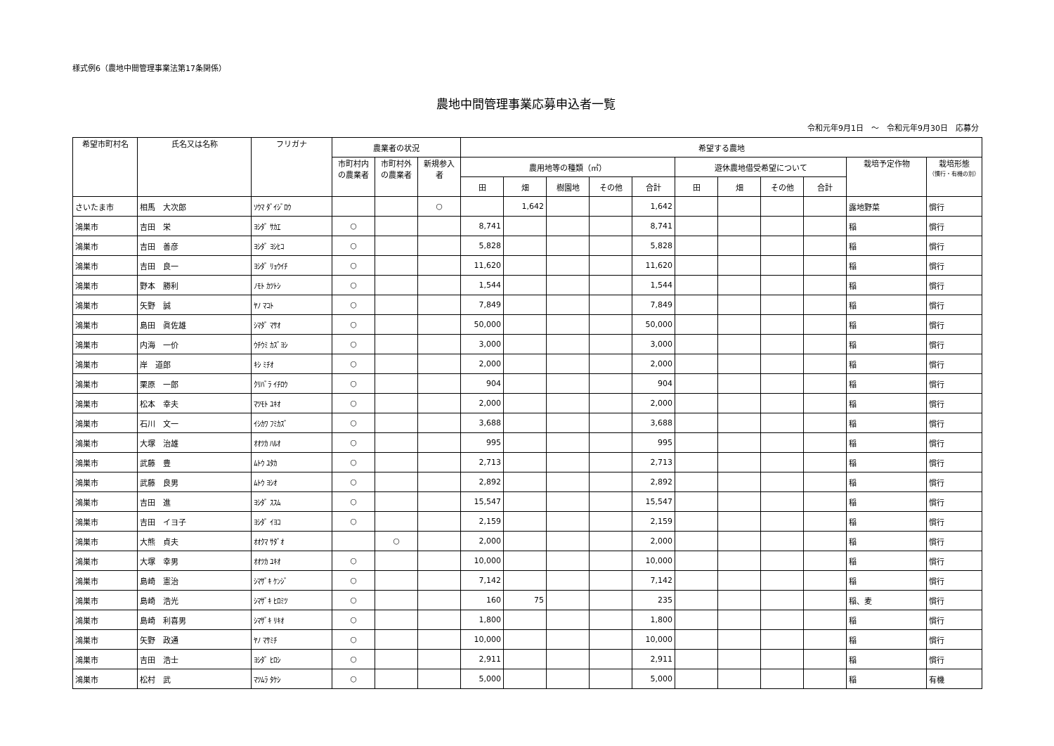様式例6（農地中間管理事業法第17条関係）
農地中間管理事業応募申込者一覧
令和元年9月1日　～　令和元年9月30日　応募分
| 希望市町村名 | 氏名又は名称 | フリガナ | 農業者の状況 | | | 希望する農地 | | | | | | | | | | |
| --- | --- | --- | --- | --- | --- | --- | --- | --- | --- | --- | --- | --- | --- | --- | --- | --- |
| | | | 市町村内の農業者 | 市町村外の農業者 | 新規参入者 | 農用地等の種類（㎡） | | | | | 遊休農地借受希望について | | | | 栽培予定作物 | 栽培形態 （慣行・有機の別） |
| | | | | | | 田 | 畑 | 樹園地 | その他 | 合計 | 田 | 畑 | その他 | 合計 | | |
| さいたま市 | 相馬 大次郎 | ｿｳﾏ ﾀﾞｲｼﾞﾛｳ | | | ○ | | 1,642 | | | 1,642 | | | | | 露地野菜 | 慣行 |
| 鴻巣市 | 吉田 栄 | ﾖｼﾀﾞ ｻｶｴ | ○ | | | 8,741 | | | | 8,741 | | | | | 稲 | 慣行 |
| 鴻巣市 | 吉田 善彦 | ﾖｼﾀﾞ ﾖｼﾋｺ | ○ | | | 5,828 | | | | 5,828 | | | | | 稲 | 慣行 |
| 鴻巣市 | 吉田 良一 | ﾖｼﾀﾞ ﾘｮｳｲﾁ | ○ | | | 11,620 | | | | 11,620 | | | | | 稲 | 慣行 |
| 鴻巣市 | 野本 勝利 | ﾉﾓﾄ ｶﾂﾄｼ | ○ | | | 1,544 | | | | 1,544 | | | | | 稲 | 慣行 |
| 鴻巣市 | 矢野 誠 | ﾔﾉ ﾏｺﾄ | ○ | | | 7,849 | | | | 7,849 | | | | | 稲 | 慣行 |
| 鴻巣市 | 島田 眞佐雄 | ｼﾏﾀﾞ ﾏｻｵ | ○ | | | 50,000 | | | | 50,000 | | | | | 稲 | 慣行 |
| 鴻巣市 | 内海 一价 | ｳﾁｳﾐ ｶｽﾞﾖｼ | ○ | | | 3,000 | | | | 3,000 | | | | | 稲 | 慣行 |
| 鴻巣市 | 岸 道郎 | ｷｼ ﾐﾁｵ | ○ | | | 2,000 | | | | 2,000 | | | | | 稲 | 慣行 |
| 鴻巣市 | 栗原 一郎 | ｸﾘﾊﾞﾗ ｲﾁﾛｳ | ○ | | | 904 | | | | 904 | | | | | 稲 | 慣行 |
| 鴻巣市 | 松本 幸夫 | ﾏﾂﾓﾄ ﾕｷｵ | ○ | | | 2,000 | | | | 2,000 | | | | | 稲 | 慣行 |
| 鴻巣市 | 石川 文一 | ｲｼｶﾜ ﾌﾐｶｽﾞ | ○ | | | 3,688 | | | | 3,688 | | | | | 稲 | 慣行 |
| 鴻巣市 | 大塚 治雄 | ｵｵﾂｶ ﾊﾙｵ | ○ | | | 995 | | | | 995 | | | | | 稲 | 慣行 |
| 鴻巣市 | 武藤 豊 | ﾑﾄｳ ﾕﾀｶ | ○ | | | 2,713 | | | | 2,713 | | | | | 稲 | 慣行 |
| 鴻巣市 | 武藤 良男 | ﾑﾄｳ ﾖｼｵ | ○ | | | 2,892 | | | | 2,892 | | | | | 稲 | 慣行 |
| 鴻巣市 | 吉田 進 | ﾖｼﾀﾞ ｽｽﾑ | ○ | | | 15,547 | | | | 15,547 | | | | | 稲 | 慣行 |
| 鴻巣市 | 吉田 イヨ子 | ﾖｼﾀﾞ ｲﾖｺ | ○ | | | 2,159 | | | | 2,159 | | | | | 稲 | 慣行 |
| 鴻巣市 | 大熊 貞夫 | ｵｵｸﾏ ｻﾀﾞｵ | | ○ | | 2,000 | | | | 2,000 | | | | | 稲 | 慣行 |
| 鴻巣市 | 大塚 幸男 | ｵｵﾂｶ ﾕｷｵ | ○ | | | 10,000 | | | | 10,000 | | | | | 稲 | 慣行 |
| 鴻巣市 | 島崎 憲治 | ｼﾏｻﾞｷ ｹﾝｼﾞ | ○ | | | 7,142 | | | | 7,142 | | | | | 稲 | 慣行 |
| 鴻巣市 | 島崎 浩光 | ｼﾏｻﾞｷ ﾋﾛﾐﾂ | ○ | | | 160 | 75 | | | 235 | | | | | 稲、麦 | 慣行 |
| 鴻巣市 | 島崎 利喜男 | ｼﾏｻﾞｷ ﾘｷｵ | ○ | | | 1,800 | | | | 1,800 | | | | | 稲 | 慣行 |
| 鴻巣市 | 矢野 政通 | ﾔﾉ ﾏｻﾐﾁ | ○ | | | 10,000 | | | | 10,000 | | | | | 稲 | 慣行 |
| 鴻巣市 | 吉田 浩士 | ﾖｼﾀﾞ ﾋﾛｼ | ○ | | | 2,911 | | | | 2,911 | | | | | 稲 | 慣行 |
| 鴻巣市 | 松村 武 | ﾏﾂﾑﾗ ﾀｹｼ | ○ | | | 5,000 | | | | 5,000 | | | | | 稲 | 有機 |